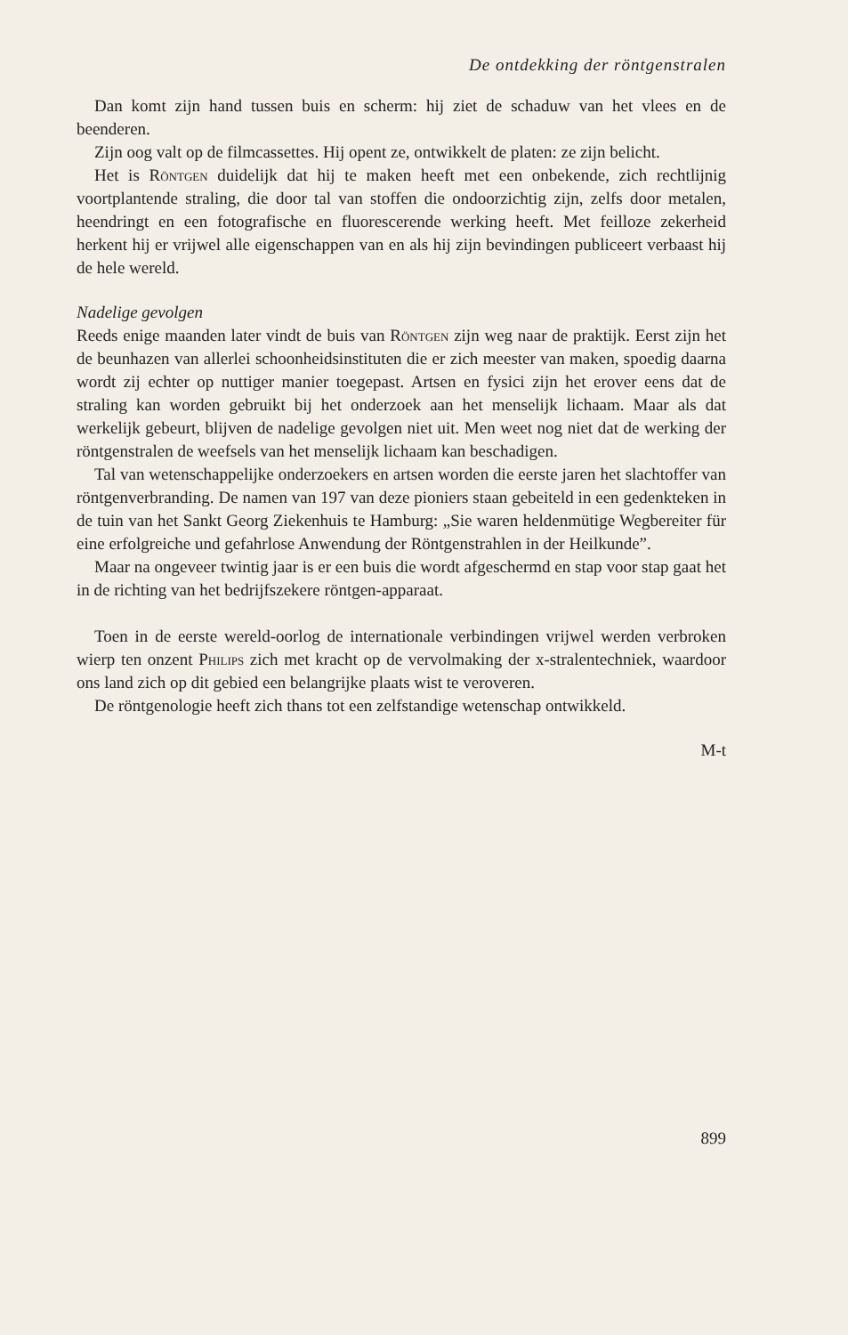De ontdekking der röntgenstralen
Dan komt zijn hand tussen buis en scherm: hij ziet de schaduw van het vlees en de beenderen.
Zijn oog valt op de filmcassettes. Hij opent ze, ontwikkelt de platen: ze zijn belicht.
Het is Röntgen duidelijk dat hij te maken heeft met een onbekende, zich rechtlijnig voortplantende straling, die door tal van stoffen die ondoorzichtig zijn, zelfs door metalen, heendringt en een fotografische en fluorescerende werking heeft. Met feilloze zekerheid herkent hij er vrijwel alle eigenschappen van en als hij zijn bevindingen publiceert verbaast hij de hele wereld.
Nadelige gevolgen
Reeds enige maanden later vindt de buis van Röntgen zijn weg naar de praktijk. Eerst zijn het de beunhazen van allerlei schoonheidsinstituten die er zich meester van maken, spoedig daarna wordt zij echter op nuttiger manier toegepast. Artsen en fysici zijn het erover eens dat de straling kan worden gebruikt bij het onderzoek aan het menselijk lichaam. Maar als dat werkelijk gebeurt, blijven de nadelige gevolgen niet uit. Men weet nog niet dat de werking der röntgenstralen de weefsels van het menselijk lichaam kan beschadigen.
Tal van wetenschappelijke onderzoekers en artsen worden die eerste jaren het slachtoffer van röntgenverbranding. De namen van 197 van deze pioniers staan gebeiteld in een gedenkteken in de tuin van het Sankt Georg Ziekenhuis te Hamburg: „Sie waren heldenmütige Wegbereiter für eine erfolgreiche und gefahrlose Anwendung der Röntgenstrahlen in der Heilkunde”.
Maar na ongeveer twintig jaar is er een buis die wordt afgeschermd en stap voor stap gaat het in de richting van het bedrijfszekere röntgen-apparaat.
Toen in de eerste wereld-oorlog de internationale verbindingen vrijwel werden verbroken wierp ten onzent Philips zich met kracht op de vervolmaking der x-stralentechniek, waardoor ons land zich op dit gebied een belangrijke plaats wist te veroveren.
De röntgenologie heeft zich thans tot een zelfstandige wetenschap ontwikkeld.
M-t
899